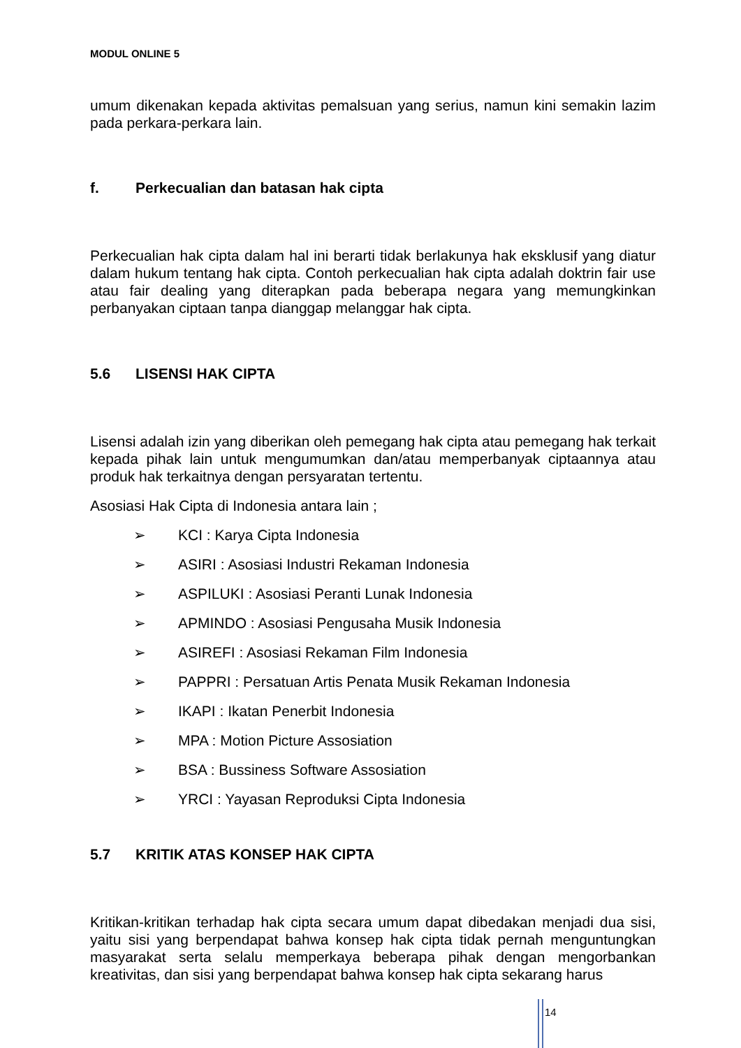MODUL ONLINE 5
umum dikenakan kepada aktivitas pemalsuan yang serius, namun kini semakin lazim pada perkara-perkara lain.
f. Perkecualian dan batasan hak cipta
Perkecualian hak cipta dalam hal ini berarti tidak berlakunya hak eksklusif yang diatur dalam hukum tentang hak cipta. Contoh perkecualian hak cipta adalah doktrin fair use atau fair dealing yang diterapkan pada beberapa negara yang memungkinkan perbanyakan ciptaan tanpa dianggap melanggar hak cipta.
5.6 LISENSI HAK CIPTA
Lisensi adalah izin yang diberikan oleh pemegang hak cipta atau pemegang hak terkait kepada pihak lain untuk mengumumkan dan/atau memperbanyak ciptaannya atau produk hak terkaitnya dengan persyaratan tertentu.
Asosiasi Hak Cipta di Indonesia antara lain ;
➢ KCI : Karya Cipta Indonesia
➢ ASIRI : Asosiasi Industri Rekaman Indonesia
➢ ASPILUKI : Asosiasi Peranti Lunak Indonesia
➢ APMINDO : Asosiasi Pengusaha Musik Indonesia
➢ ASIREFI : Asosiasi Rekaman Film Indonesia
➢ PAPPRI : Persatuan Artis Penata Musik Rekaman Indonesia
➢ IKAPI : Ikatan Penerbit Indonesia
➢ MPA : Motion Picture Assosiation
➢ BSA : Bussiness Software Assosiation
➢ YRCI : Yayasan Reproduksi Cipta Indonesia
5.7 KRITIK ATAS KONSEP HAK CIPTA
Kritikan-kritikan terhadap hak cipta secara umum dapat dibedakan menjadi dua sisi, yaitu sisi yang berpendapat bahwa konsep hak cipta tidak pernah menguntungkan masyarakat serta selalu memperkaya beberapa pihak dengan mengorbankan kreativitas, dan sisi yang berpendapat bahwa konsep hak cipta sekarang harus
14